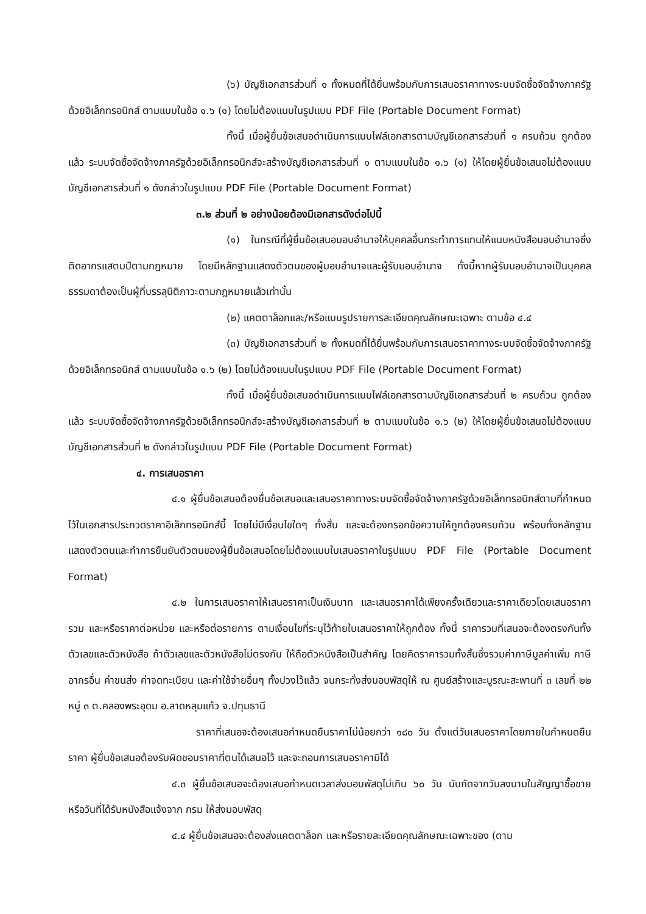(๖) บัญชีเอกสารส่วนที่ ๑ ทั้งหมดที่ได้ยื่นพร้อมกับการเสนอราคาทางระบบจัดซื้อจัดจ้างภาครัฐด้วยอิเล็กทรอนิกส์ ตามแบบในข้อ ๑.๖ (๑) โดยไม่ต้องแนบในรูปแบบ PDF File (Portable Document Format)
ทั้งนี้ เมื่อผู้ยื่นข้อเสนอดำเนินการแนบไฟล์เอกสารตามบัญชีเอกสารส่วนที่ ๑ ครบถ้วน ถูกต้องแล้ว ระบบจัดซื้อจัดจ้างภาครัฐด้วยอิเล็กทรอนิกส์จะสร้างบัญชีเอกสารส่วนที่ ๑ ตามแบบในข้อ ๑.๖ (๑) ให้โดยผู้ยื่นข้อเสนอไม่ต้องแนบบัญชีเอกสารส่วนที่ ๑ ดังกล่าวในรูปแบบ PDF File (Portable Document Format)
๓.๒ ส่วนที่ ๒ อย่างน้อยต้องมีเอกสารดังต่อไปนี้
(๑) ในกรณีที่ผู้ยื่นข้อเสนอมอบอำนาจให้บุคคลอื่นกระทำการแทนให้แนบหนังสือมอบอำนาจซึ่งติดอากรแสตมป์ตามกฎหมาย โดยมีหลักฐานแสดงตัวตนของผู้มอบอำนาจและผู้รับมอบอำนาจ ทั้งนี้หากผู้รับมอบอำนาจเป็นบุคคลธรรมดาต้องเป็นผู้ที่บรรลุนิติภาวะตามกฎหมายแล้วเท่านั้น
(๒) แคตตาล็อกและ/หรือแบบรูปรายการละเอียดคุณลักษณะเฉพาะ ตามข้อ ๔.๔
(๓) บัญชีเอกสารส่วนที่ ๒ ทั้งหมดที่ได้ยื่นพร้อมกับการเสนอราคาทางระบบจัดซื้อจัดจ้างภาครัฐด้วยอิเล็กทรอนิกส์ ตามแบบในข้อ ๑.๖ (๒) โดยไม่ต้องแนบในรูปแบบ PDF File (Portable Document Format)
ทั้งนี้ เมื่อผู้ยื่นข้อเสนอดำเนินการแนบไฟล์เอกสารตามบัญชีเอกสารส่วนที่ ๒ ครบถ้วน ถูกต้องแล้ว ระบบจัดซื้อจัดจ้างภาครัฐด้วยอิเล็กทรอนิกส์จะสร้างบัญชีเอกสารส่วนที่ ๒ ตามแบบในข้อ ๑.๖ (๒) ให้โดยผู้ยื่นข้อเสนอไม่ต้องแนบบัญชีเอกสารส่วนที่ ๒ ดังกล่าวในรูปแบบ PDF File (Portable Document Format)
๔. การเสนอราคา
๔.๑ ผู้ยื่นข้อเสนอต้องยื่นข้อเสนอและเสนอราคาทางระบบจัดซื้อจัดจ้างภาครัฐด้วยอิเล็กทรอนิกส์ตามที่กำหนดไว้ในเอกสารประกวดราคาอิเล็กทรอนิกส์นี้ โดยไม่มีเงื่อนไขใดๆ ทั้งสิ้น และจะต้องกรอกข้อความให้ถูกต้องครบถ้วน พร้อมทั้งหลักฐานแสดงตัวตนและทำการยืนยันตัวตนของผู้ยื่นข้อเสนอโดยไม่ต้องแนบใบเสนอราคาในรูปแบบ PDF File (Portable Document Format)
๔.๒ ในการเสนอราคาให้เสนอราคาเป็นเงินบาท และเสนอราคาได้เพียงครั้งเดียวและราคาเดียวโดยเสนอราคารวม และหรือราคาต่อหน่วย และหรือต่อรายการ ตามเงื่อนไขที่ระบุไว้ท้ายใบเสนอราคาให้ถูกต้อง ทั้งนี้ ราคารวมที่เสนอจะต้องตรงกันทั้งตัวเลขและตัวหนังสือ ถ้าตัวเลขและตัวหนังสือไม่ตรงกัน ให้ถือตัวหนังสือเป็นสำคัญ โดยคิดราคารวมทั้งสิ้นซึ่งรวมค่าภาษีมูลค่าเพิ่ม ภาษีอากรอื่น ค่าขนส่ง ค่าจดทะเบียน และค่าใช้จ่ายอื่นๆ ทั้งปวงไว้แล้ว จนกระทั่งส่งมอบพัสดุให้ ณ ศูนย์สร้างและบูรณะสะพานที่ ๓ เลขที่ ๒๒ หมู่ ๓ ต.คลองพระอุดม อ.ลาดหลุมแก้ว จ.ปทุมธานี
ราคาที่เสนอจะต้องเสนอกำหนดยืนราคาไม่น้อยกว่า ๑๘๐ วัน ตั้งแต่วันเสนอราคาโดยภายในกำหนดยืนราคา ผู้ยื่นข้อเสนอต้องรับผิดชอบราคาที่ตนได้เสนอไว้ และจะถอนการเสนอราคามิได้
๔.๓ ผู้ยื่นข้อเสนอจะต้องเสนอกำหนดเวลาส่งมอบพัสดุไม่เกิน ๖๐ วัน นับถัดจากวันลงนามในสัญญาซื้อขาย หรือวันที่ได้รับหนังสือแจ้งจาก กรม ให้ส่งมอบพัสดุ
๔.๔ ผู้ยื่นข้อเสนอจะต้องส่งแคตตาล็อก และหรือรายละเอียดคุณลักษณะเฉพาะของ (ตาม